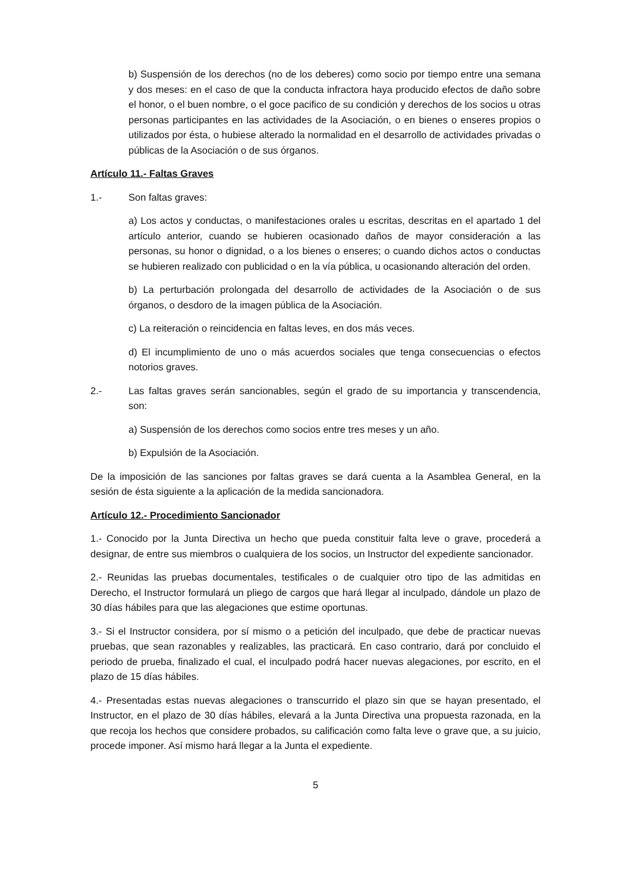b) Suspensión de los derechos (no de los deberes) como socio por tiempo entre una semana y dos meses: en el caso de que la conducta infractora haya producido efectos de daño sobre el honor, o el buen nombre, o el goce pacifico de su condición y derechos de los socios u otras personas participantes en las actividades de la Asociación, o en bienes o enseres propios o utilizados por ésta, o hubiese alterado la normalidad en el desarrollo de actividades privadas o públicas de la Asociación o de sus órganos.
Artículo 11.- Faltas Graves
1.- Son faltas graves:
a) Los actos y conductas, o manifestaciones orales u escritas, descritas en el apartado 1 del artículo anterior, cuando se hubieren ocasionado daños de mayor consideración a las personas, su honor o dignidad, o a los bienes o enseres; o cuando dichos actos o conductas se hubieren realizado con publicidad o en la vía pública, u ocasionando alteración del orden.
b) La perturbación prolongada del desarrollo de actividades de la Asociación o de sus órganos, o desdoro de la imagen pública de la Asociación.
c) La reiteración o reincidencia en faltas leves, en dos más veces.
d) El incumplimiento de uno o más acuerdos sociales que tenga consecuencias o efectos notorios graves.
2.- Las faltas graves serán sancionables, según el grado de su importancia y transcendencia, son:
a) Suspensión de los derechos como socios entre tres meses y un año.
b) Expulsión de la Asociación.
De la imposición de las sanciones por faltas graves se dará cuenta a la Asamblea General, en la sesión de ésta siguiente a la aplicación de la medida sancionadora.
Artículo 12.- Procedimiento Sancionador
1.- Conocido por la Junta Directiva un hecho que pueda constituir falta leve o grave, procederá a designar, de entre sus miembros o cualquiera de los socios, un Instructor del expediente sancionador.
2.- Reunidas las pruebas documentales, testificales o de cualquier otro tipo de las admitidas en Derecho, el Instructor formulará un pliego de cargos que hará llegar al inculpado, dándole un plazo de 30 días hábiles para que las alegaciones que estime oportunas.
3.- Si el Instructor considera, por sí mismo o a petición del inculpado, que debe de practicar nuevas pruebas, que sean razonables y realizables, las practicará. En caso contrario, dará por concluido el periodo de prueba, finalizado el cual, el inculpado podrá hacer nuevas alegaciones, por escrito, en el plazo de 15 días hábiles.
4.- Presentadas estas nuevas alegaciones o transcurrido el plazo sin que se hayan presentado, el Instructor, en el plazo de 30 días hábiles, elevará a la Junta Directiva una propuesta razonada, en la que recoja los hechos que considere probados, su calificación como falta leve o grave que, a su juicio, procede imponer. Así mismo hará llegar a la Junta el expediente.
5